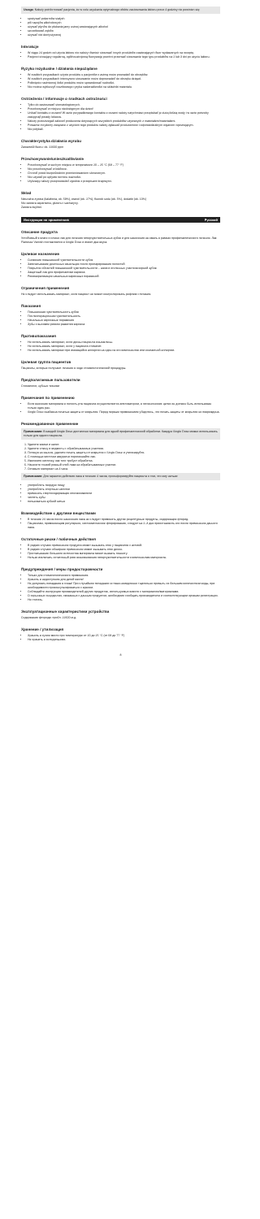Uwaga: Należy poinformować pacjenta, że w celu uzyskania optymalnego efektu zastosowania lakieru przez 4 godziny nie powinien się:
spożywać pokarmów stałych
pić napojów alkoholowych
używać płynów do płukania jamy ustnej zawierających alkohol
szczotkować zębów
używać nici dentystycznej
Interakcje
W ciągu 24 godzin od użycia lakieru nie należy również stosować innych produktów zawierających fluor wydawanych na receptę.
Pacjenci stosujący regularną, ogólnoustrojową fluoryzację powinni przerwać stosowanie tego typu produktów na 2 lub 3 dni po użyciu lakieru.
Ryzyko rezydualne / działania niepożądane
W rzadkich przypadkach użycie produktu u pacjentów z astmą może prowadzić do obrzęków.
W rzadkich przypadkach intensywne stosowanie może doprowadzić do obrzęku dziąseł.
Połknięcie nadmiernej ilości produktu może spowodować nudności.
Nie można wykluczyć resztkowego ryzyka nadwrażliwości na składniki materiału.
Ostrzeżenia / informacje o środkach ostrożności
Tylko do zastosowań stomatologicznych.
Przechowywać w miejscu niedostępnym dla dzieci!
Unikać kontaktu z oczami! W razie przypadkowego kontaktu z oczami należy natychmiast przepłukać je dużą ilością wody i w razie potrzeby zasięgnąć porady lekarza.
Należy przestrzegać zaleceń producenta dotyczących wszystkich produktów używanych z materiałem/materiałami.
Poważne incydenty związane z użyciem tego produktu należy zgłaszać producentowi i odpowiedzialnym organom rejestrującym.
Nie połykać.
Charakterystyka działania wyrobu
Zawartość fluoru: ok. 22600 ppm
Przechowywanie/unieszkodliwianie
Przechowywać w suchym miejscu w temperaturze 20 – 25 °C (68 – 77 °F)
Nie przechowywać w lodówce.
Chronić przed bezpośrednim promieniowaniem słonecznym.
Nie używać po upływie terminu ważności.
Utylizację należy przeprowadzić zgodnie z przepisami krajowymi.
Skład
Naturalna żywica (kalafonia, ok. 59%), etanol (ok. 27%), fluorek sodu (ok. 5%), dodatki (ok. 10%)
Nie zawiera aspartamu, glutenu i sacharyny.
Zawiera ksylitol.
Инструкция по применению Русский
Описание продукта
Устойчивый к влаге и слюне лак для лечения гиперчувствительных зубов и для нанесения на эмаль в рамках профилактического лечения. Лак Flairesse Varnish поставляется в Single Dose и имеет два вкуса.
Целевое назначение
Снижение повышенной чувствительности зубов
Запечатывание дентинных канальцев после препарирования полостей
Покрытие областей повышенной чувствительности – шеек и оголенных участков корней зубов
Защитный лак для профилактики кариеса
Реминерализация начальных кариозных поражений
Ограничения применения
Не следует использовать материал, если пациент не может контролировать рефлекс глотания.
Показания
Повышенная чувствительность зубов
Послеоперационная чувствительность
Начальные кариозные поражения
Зубы с высоким риском развития кариеса
Противопоказания
Не использовать материал, если десны пациента изъязвлены.
Не использовать материал, если у пациента стоматит.
Не использовать материал при имеющейся аллергии на один из его компонентов или контактной аллергии.
Целевая группа пациентов
Пациенты, которые получают лечение в ходе стоматологической процедуры.
Предполагаемые пользователи
Стоматолог, зубные техники
Примечания по применению
Если внесение материала в полость рта пациента осуществляется аппликатором, в гигиенических целях он должен быть использован только один раз.
Single Dose снабжена печатью защиты от вскрытия. Перед первым применением убедитесь, что печать защиты от вскрытия не повреждена.
Рекомендованное применение
Примечание: В каждой Single Dose достаточно материала для одной профилактической обработки. Каждую Single Dose можно использовать только для одного пациента.
1. Удалите камни и налет.
2. Удалите слюну и жидкость с обрабатываемых участков.
3. Потянув за язычок, удалите печать защиты от вскрытия с Single Dose и утилизируйте.
4. С помощью кисточки аккуратно перемешайте лак.
5. Извлеките кисточку, как того требует обработка.
6. Нанесите тонкий ровный слой лака на обрабатываемые участки.
7. Оставьте материал на 4 часа.
Примечание: Для гарантии действия лака в течение 4 часов, проинформируйте пациента о том, что ему нельзя:
употреблять твердую пищу
употреблять спиртные напитки
применять спиртосодержащие ополаскиватели
чистить зубы
пользоваться зубной нитью
Взаимодействие с другими веществами
В течение 24 часов после нанесения лака не следует применять другие рецептурные продукты, содержащие фторид.
Пациентам, применяющим регулярное, систематическое фторирование, следует на 2–3 дня приостановить его после применения данного лака.
Остаточные риски / побочные действия
В редких случаях применение продукта может вызывать отек у пациентов с астмой.
В редких случаях обширное применение может вызывать отек десен.
Проглатывание большого количества материала может вызвать тошноту.
Нельзя исключать остаточный риск возникновения гиперчувствительности к компонентам материала.
Предупреждения / меры предосторожности
Только для стоматологического применения.
Хранить в недоступном для детей месте!
Не допускать попадания в глаза! При случайном попадании в глаза немедленно тщательно промыть их большим количеством воды, при необходимости проконсультироваться с врачом.
Соблюдайте инструкции производителей других продуктов, используемых вместе с материалом/материалами.
О серьезных инцидентах, связанных с данным продуктом, необходимо сообщать производителю и соответствующим органам регистрации.
Не глотать.
Эксплуатационные характеристики устройства
Содержание фторида: прибл. 22600 м.д.
Хранение / утилизация
Хранить в сухом месте при температуре от 20 до 25 °C (от 68 до 77 °F)
Не хранить в холодильнике.
8